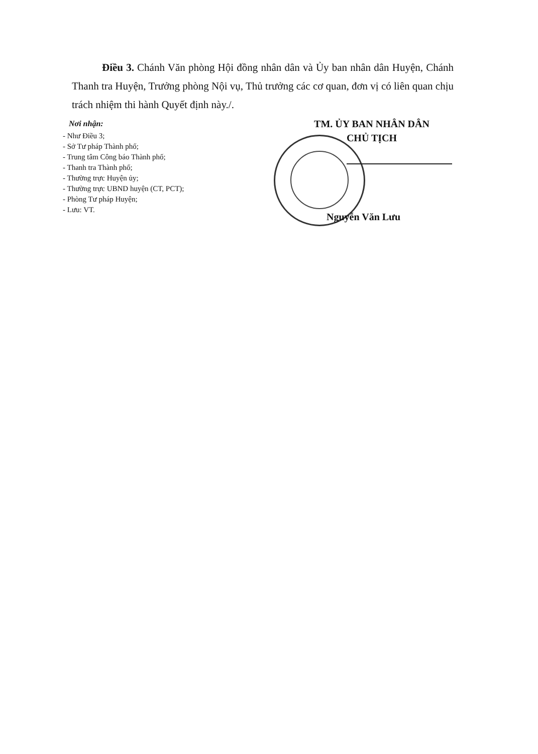Điều 3. Chánh Văn phòng Hội đồng nhân dân và Ủy ban nhân dân Huyện, Chánh Thanh tra Huyện, Trưởng phòng Nội vụ, Thủ trưởng các cơ quan, đơn vị có liên quan chịu trách nhiệm thi hành Quyết định này./.
Nơi nhận:
- Như Điều 3;
- Sở Tư pháp Thành phố;
- Trung tâm Công báo Thành phố;
- Thanh tra Thành phố;
- Thường trực Huyện ủy;
- Thường trực UBND huyện (CT, PCT);
- Phòng Tư pháp Huyện;
- Lưu: VT.
TM. ỦY BAN NHÂN DÂN
CHỦ TỊCH
Nguyễn Văn Lưu